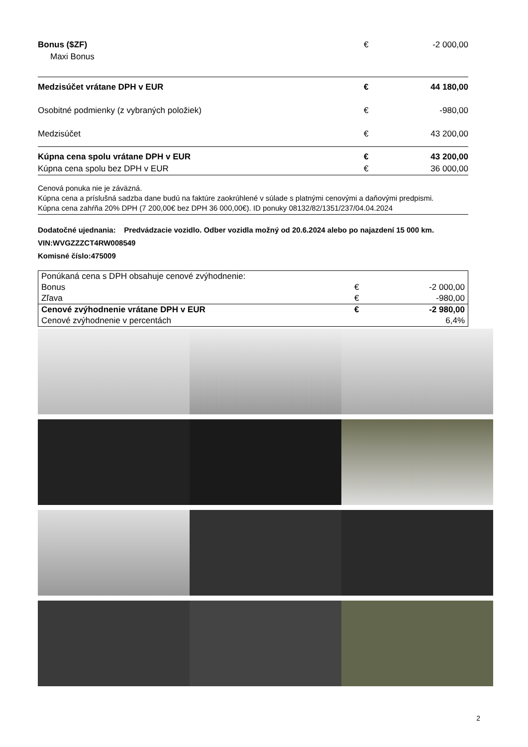| Bonus ($ZF) | € | -2 000,00 |
| Maxi Bonus | | |
| Medzisúčet vrátane DPH v EUR | € | 44 180,00 |
| Osobitné podmienky (z vybraných položiek) | € | -980,00 |
| Medzisúčet | € | 43 200,00 |
| Kúpna cena spolu vrátane DPH v EUR | € | 43 200,00 |
| Kúpna cena spolu bez DPH v EUR | € | 36 000,00 |
Cenová ponuka nie je záväzná.
Kúpna cena a príslušná sadzba dane budú na faktúre zaokrúhlené v súlade s platnými cenovými a daňovými predpismi.
Kúpna cena zahŕňa 20% DPH (7 200,00€ bez DPH 36 000,00€). ID ponuky 08132/82/1351/237/04.04.2024
Dodatočné ujednania: Predvádzacie vozidlo. Odber vozidla možný od 20.6.2024 alebo po najazdení 15 000 km.
VIN:WVGZZZCT4RW008549
Komisné číslo:475009
| Ponúkaná cena s DPH obsahuje cenové zvýhodnenie: | | |
| Bonus | € | -2 000,00 |
| Zľava | € | -980,00 |
| Cenové zvýhodnenie vrátane DPH v EUR | € | -2 980,00 |
| Cenové zvýhodnenie v percentách | | 6,4% |
2